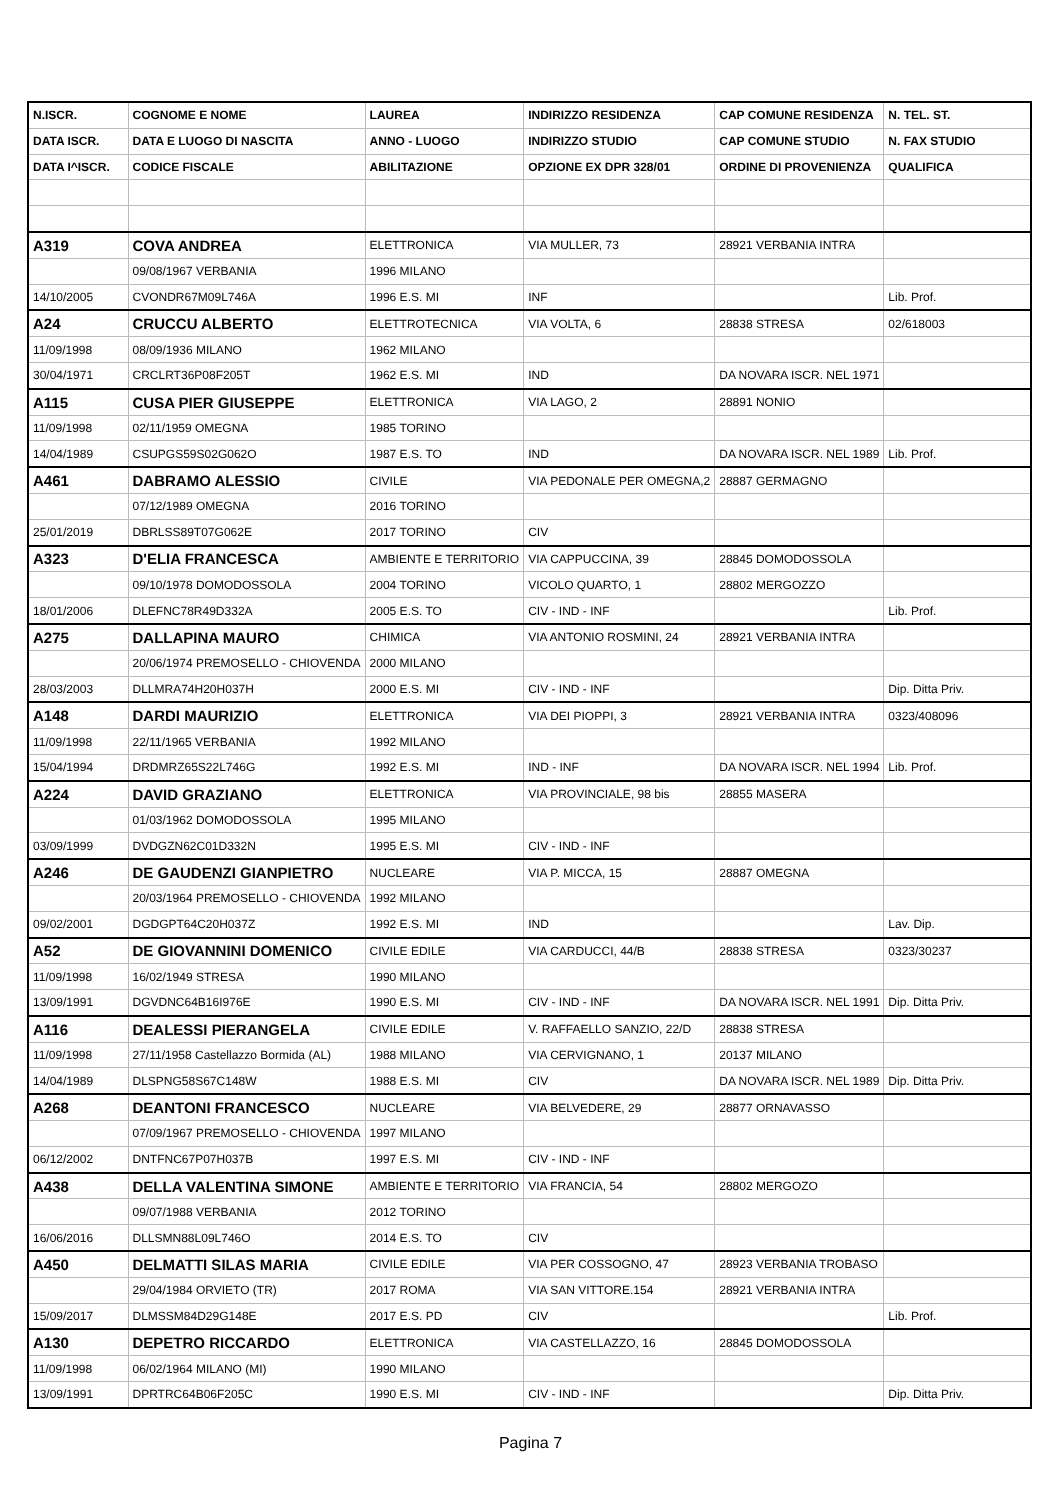| N.ISCR. | COGNOME E NOME | LAUREA | INDIRIZZO RESIDENZA | CAP COMUNE RESIDENZA | N. TEL. ST. |
| DATA ISCR. | DATA E LUOGO DI NASCITA | ANNO - LUOGO | INDIRIZZO STUDIO | CAP COMUNE STUDIO | N. FAX STUDIO |
| DATA I^ISCR. | CODICE FISCALE | ABILITAZIONE | OPZIONE EX DPR 328/01 | ORDINE DI PROVENIENZA | QUALIFICA |
| A319 | COVA ANDREA | ELETTRONICA | VIA MULLER, 73 | 28921 VERBANIA INTRA | |
| | 09/08/1967 VERBANIA | 1996 MILANO | | | |
| 14/10/2005 | CVONDR67M09L746A | 1996 E.S. MI | INF | | Lib. Prof. |
| A24 | CRUCCU ALBERTO | ELETTROTECNICA | VIA VOLTA, 6 | 28838 STRESA | 02/618003 |
| 11/09/1998 | 08/09/1936 MILANO | 1962 MILANO | | | |
| 30/04/1971 | CRCLRT36P08F205T | 1962 E.S. MI | IND | DA NOVARA ISCR. NEL 1971 | |
| A115 | CUSA PIER GIUSEPPE | ELETTRONICA | VIA LAGO, 2 | 28891 NONIO | |
| 11/09/1998 | 02/11/1959 OMEGNA | 1985 TORINO | | | |
| 14/04/1989 | CSUPGS59S02G062O | 1987 E.S. TO | IND | DA NOVARA ISCR. NEL 1989 | Lib. Prof. |
| A461 | DABRAMO ALESSIO | CIVILE | VIA PEDONALE PER OMEGNA,2 | 28887 GERMAGNO | |
| | 07/12/1989 OMEGNA | 2016 TORINO | | | |
| 25/01/2019 | DBRLSS89T07G062E | 2017 TORINO | CIV | | |
| A323 | D'ELIA FRANCESCA | AMBIENTE E TERRITORIO | VIA CAPPUCCINA, 39 | 28845 DOMODOSSOLA | |
| | 09/10/1978 DOMODOSSOLA | 2004 TORINO | VICOLO QUARTO, 1 | 28802 MERGOZZO | |
| 18/01/2006 | DLEFNC78R49D332A | 2005 E.S. TO | CIV - IND - INF | | Lib. Prof. |
| A275 | DALLAPINA MAURO | CHIMICA | VIA ANTONIO ROSMINI, 24 | 28921 VERBANIA INTRA | |
| | 20/06/1974 PREMOSELLO - CHIOVENDA | 2000 MILANO | | | |
| 28/03/2003 | DLLMRA74H20H037H | 2000 E.S. MI | CIV - IND - INF | | Dip. Ditta Priv. |
| A148 | DARDI MAURIZIO | ELETTRONICA | VIA DEI PIOPPI, 3 | 28921 VERBANIA INTRA | 0323/408096 |
| 11/09/1998 | 22/11/1965 VERBANIA | 1992 MILANO | | | |
| 15/04/1994 | DRDMRZ65S22L746G | 1992 E.S. MI | IND - INF | DA NOVARA ISCR. NEL 1994 | Lib. Prof. |
| A224 | DAVID GRAZIANO | ELETTRONICA | VIA PROVINCIALE, 98 bis | 28855 MASERA | |
| | 01/03/1962 DOMODOSSOLA | 1995 MILANO | | | |
| 03/09/1999 | DVDGZN62C01D332N | 1995 E.S. MI | CIV - IND - INF | | |
| A246 | DE GAUDENZI GIANPIETRO | NUCLEARE | VIA P. MICCA, 15 | 28887 OMEGNA | |
| | 20/03/1964 PREMOSELLO - CHIOVENDA | 1992 MILANO | | | |
| 09/02/2001 | DGDGPT64C20H037Z | 1992 E.S. MI | IND | | Lav. Dip. |
| A52 | DE GIOVANNINI DOMENICO | CIVILE EDILE | VIA CARDUCCI, 44/B | 28838 STRESA | 0323/30237 |
| 11/09/1998 | 16/02/1949 STRESA | 1990 MILANO | | | |
| 13/09/1991 | DGVDNC64B16I976E | 1990 E.S. MI | CIV - IND - INF | DA NOVARA ISCR. NEL 1991 | Dip. Ditta Priv. |
| A116 | DEALESSI PIERANGELA | CIVILE EDILE | V. RAFFAELLO SANZIO, 22/D | 28838 STRESA | |
| 11/09/1998 | 27/11/1958 Castellazzo Bormida (AL) | 1988 MILANO | VIA CERVIGNANO, 1 | 20137 MILANO | |
| 14/04/1989 | DLSPNG58S67C148W | 1988 E.S. MI | CIV | DA NOVARA ISCR. NEL 1989 | Dip. Ditta Priv. |
| A268 | DEANTONI FRANCESCO | NUCLEARE | VIA BELVEDERE, 29 | 28877 ORNAVASSO | |
| | 07/09/1967 PREMOSELLO - CHIOVENDA | 1997 MILANO | | | |
| 06/12/2002 | DNTFNC67P07H037B | 1997 E.S. MI | CIV - IND - INF | | |
| A438 | DELLA VALENTINA SIMONE | AMBIENTE E TERRITORIO | VIA FRANCIA, 54 | 28802 MERGOZO | |
| | 09/07/1988 VERBANIA | 2012 TORINO | | | |
| 16/06/2016 | DLLSMN88L09L746O | 2014 E.S. TO | CIV | | |
| A450 | DELMATTI SILAS MARIA | CIVILE EDILE | VIA PER COSSOGNO, 47 | 28923 VERBANIA TROBASO | |
| | 29/04/1984 ORVIETO (TR) | 2017 ROMA | VIA SAN VITTORE.154 | 28921 VERBANIA INTRA | |
| 15/09/2017 | DLMSSM84D29G148E | 2017 E.S. PD | CIV | | Lib. Prof. |
| A130 | DEPETRO RICCARDO | ELETTRONICA | VIA CASTELLAZZO, 16 | 28845 DOMODOSSOLA | |
| 11/09/1998 | 06/02/1964 MILANO (MI) | 1990 MILANO | | | |
| 13/09/1991 | DPRTRC64B06F205C | 1990 E.S. MI | CIV - IND - INF | | Dip. Ditta Priv. |
Pagina 7